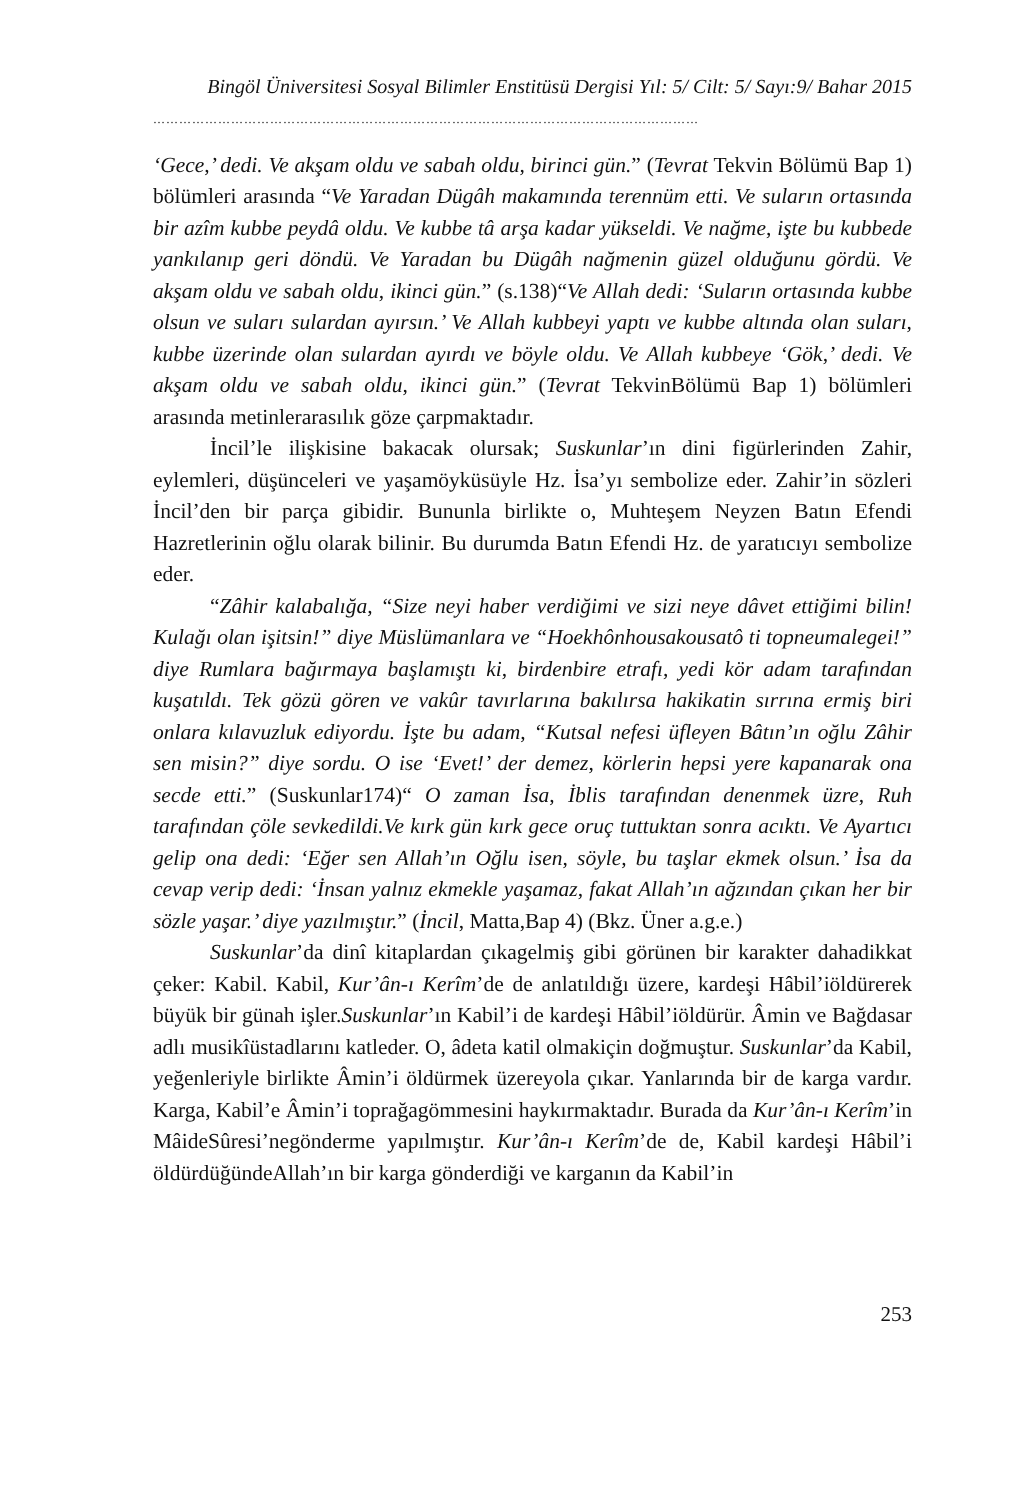Bingöl Üniversitesi Sosyal Bilimler Enstitüsü Dergisi Yıl: 5/ Cilt: 5/ Sayı:9/ Bahar 2015
………………………………………………………………………………………………………………
‘Gece,’ dedi. Ve akşam oldu ve sabah oldu, birinci gün.” (Tevrat Tekvin Bölümü Bap 1) bölümleri arasında “Ve Yaradan Dügâh makamında terennüm etti. Ve suların ortasında bir azîm kubbe peydâ oldu. Ve kubbe tâ arşa kadar yükseldi. Ve nağme, işte bu kubbede yankılanıp geri döndü. Ve Yaradan bu Dügâh nağmenin güzel olduğunu gördü. Ve akşam oldu ve sabah oldu, ikinci gün.” (s.138)“Ve Allah dedi: ‘Suların ortasında kubbe olsun ve suları sulardan ayırsın.’ Ve Allah kubbeyi yaptı ve kubbe altında olan suları, kubbe üzerinde olan sulardan ayırdı ve böyle oldu. Ve Allah kubbeye ‘Gök,’ dedi. Ve akşam oldu ve sabah oldu, ikinci gün.” (Tevrat TekvinBölümü Bap 1) bölümleri arasında metinlerarasılık göze çarpmaktadır.
İncil’le ilişkisine bakacak olursak; Suskunlar’ın dini figürlerinden Zahir, eylemleri, düşünceleri ve yaşamöyküsüyle Hz. İsa’yı sembolize eder. Zahir’in sözleri İncil’den bir parça gibidir. Bununla birlikte o, Muhteşem Neyzen Batın Efendi Hazretlerinin oğlu olarak bilinir. Bu durumda Batın Efendi Hz. de yaratıcıyı sembolize eder.
“Zâhir kalabalığa, “Size neyi haber verdiğimi ve sizi neye dâvet ettiğimi bilin! Kulağı olan işitsin!” diye Müslümanlara ve “Hoekhônhousakousatô ti topneumalegei!” diye Rumlara bağırmaya başlamıştı ki, birdenbire etrafı, yedi kör adam tarafından kuşatıldı. Tek gözü gören ve vakûr tavırlarına bakılırsa hakikatin sırrına ermiş biri onlara kılavuzluk ediyordu. İşte bu adam, “Kutsal nefesi üfleyen Bâtın’ın oğlu Zâhir sen misin?” diye sordu. O ise ‘Evet!’ der demez, körlerin hepsi yere kapanarak ona secde etti.” (Suskunlar174)“ O zaman İsa, İblis tarafından denenmek üzre, Ruh tarafından çöle sevkedildi.Ve kırk gün kırk gece oruç tuttuktan sonra acıktı. Ve Ayartıcı gelip ona dedi: ‘Eğer sen Allah’ın Oğlu isen, söyle, bu taşlar ekmek olsun.’ İsa da cevap verip dedi: ‘İnsan yalnız ekmekle yaşamaz, fakat Allah’ın ağzından çıkan her bir sözle yaşar.’ diye yazılmıştır.” (İncil, Matta,Bap 4) (Bkz. Üner a.g.e.)
Suskunlar’da dinî kitaplardan çıkagelmiş gibi görünen bir karakter dahadikkat çeker: Kabil. Kabil, Kur’ân-ı Kerîm’de de anlatıldığı üzere, kardeşi Hâbil’iöldürerek büyük bir günah işler.Suskunlar’ın Kabil’i de kardeşi Hâbil’iöldürür. Âmin ve Bağdasar adlı musikîüstadlarını katleder. O, âdeta katil olmakiçin doğmuştur. Suskunlar’da Kabil, yeğenleriyle birlikte Âmin’i öldürmek üzereyola çıkar. Yanlarında bir de karga vardır. Karga, Kabil’e Âmin’i toprağagömmesini haykırmaktadır. Burada da Kur’ân-ı Kerîm’in MâideSûresi’negönderme yapılmıştır. Kur’ân-ı Kerîm’de de, Kabil kardeşi Hâbil’i öldürdüğündeAllah’ın bir karga gönderdiği ve karganın da Kabil’in
253